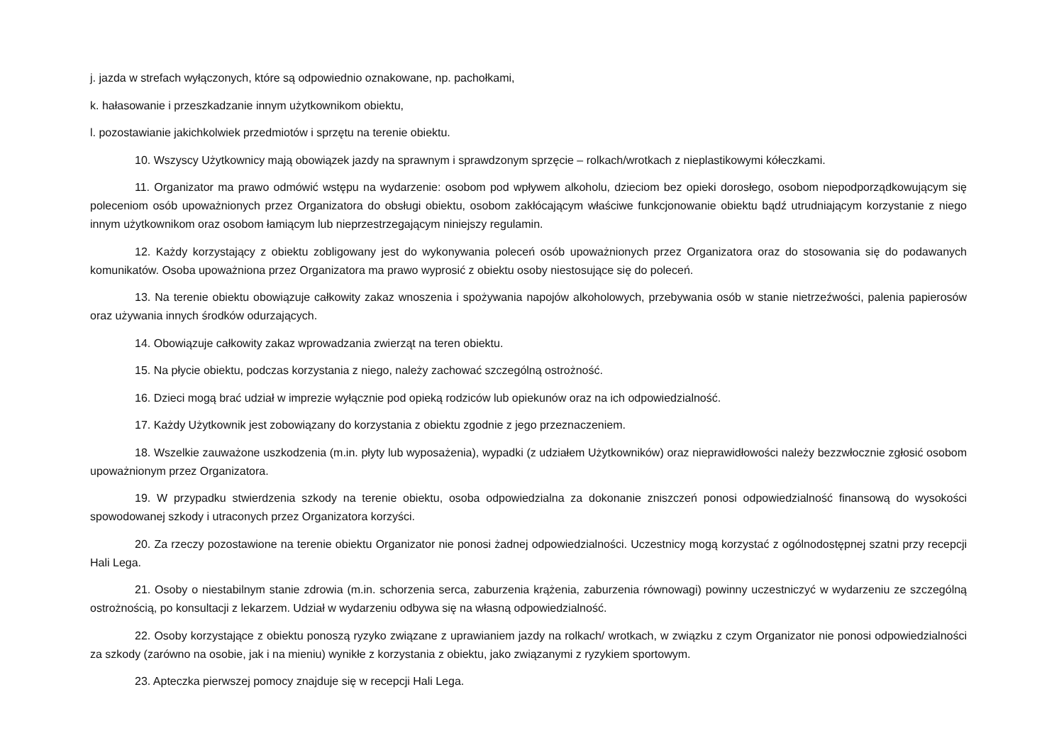j. jazda w strefach wyłączonych, które są odpowiednio oznakowane, np. pachołkami,
k. hałasowanie i przeszkadzanie innym użytkownikom obiektu,
l. pozostawianie jakichkolwiek przedmiotów i sprzętu na terenie obiektu.
10. Wszyscy Użytkownicy mają obowiązek jazdy na sprawnym i sprawdzonym sprzęcie – rolkach/wrotkach z nieplastikowymi kółeczkami.
11. Organizator ma prawo odmówić wstępu na wydarzenie: osobom pod wpływem alkoholu, dzieciom bez opieki dorosłego, osobom niepodporządkowującym się poleceniom osób upoważnionych przez Organizatora do obsługi obiektu, osobom zakłócającym właściwe funkcjonowanie obiektu bądź utrudniającym korzystanie z niego innym użytkownikom oraz osobom łamiącym lub nieprzestrzegającym niniejszy regulamin.
12. Każdy korzystający z obiektu zobligowany jest do wykonywania poleceń osób upoważnionych przez Organizatora oraz do stosowania się do podawanych komunikatów. Osoba upoważniona przez Organizatora ma prawo wyprosić z obiektu osoby niestosujące się do poleceń.
13. Na terenie obiektu obowiązuje całkowity zakaz wnoszenia i spożywania napojów alkoholowych, przebywania osób w stanie nietrzeźwości, palenia papierosów oraz używania innych środków odurzających.
14. Obowiązuje całkowity zakaz wprowadzania zwierząt na teren obiektu.
15. Na płycie obiektu, podczas korzystania z niego, należy zachować szczególną ostrożność.
16. Dzieci mogą brać udział w imprezie wyłącznie pod opieką rodziców lub opiekunów oraz na ich odpowiedzialność.
17. Każdy Użytkownik jest zobowiązany do korzystania z obiektu zgodnie z jego przeznaczeniem.
18. Wszelkie zauważone uszkodzenia (m.in. płyty lub wyposażenia), wypadki (z udziałem Użytkowników) oraz nieprawidłowości należy bezzwłocznie zgłosić osobom upoważnionym przez Organizatora.
19. W przypadku stwierdzenia szkody na terenie obiektu, osoba odpowiedzialna za dokonanie zniszczeń ponosi odpowiedzialność finansową do wysokości spowodowanej szkody i utraconych przez Organizatora korzyści.
20. Za rzeczy pozostawione na terenie obiektu Organizator nie ponosi żadnej odpowiedzialności. Uczestnicy mogą korzystać z ogólnodostępnej szatni przy recepcji Hali Lega.
21. Osoby o niestabilnym stanie zdrowia (m.in. schorzenia serca, zaburzenia krążenia, zaburzenia równowagi) powinny uczestniczyć w wydarzeniu ze szczególną ostrożnością, po konsultacji z lekarzem. Udział w wydarzeniu odbywa się na własną odpowiedzialność.
22. Osoby korzystające z obiektu ponoszą ryzyko związane z uprawianiem jazdy na rolkach/ wrotkach, w związku z czym Organizator nie ponosi odpowiedzialności za szkody (zarówno na osobie, jak i na mieniu) wynikłe z korzystania z obiektu, jako związanymi z ryzykiem sportowym.
23. Apteczka pierwszej pomocy znajduje się w recepcji Hali Lega.